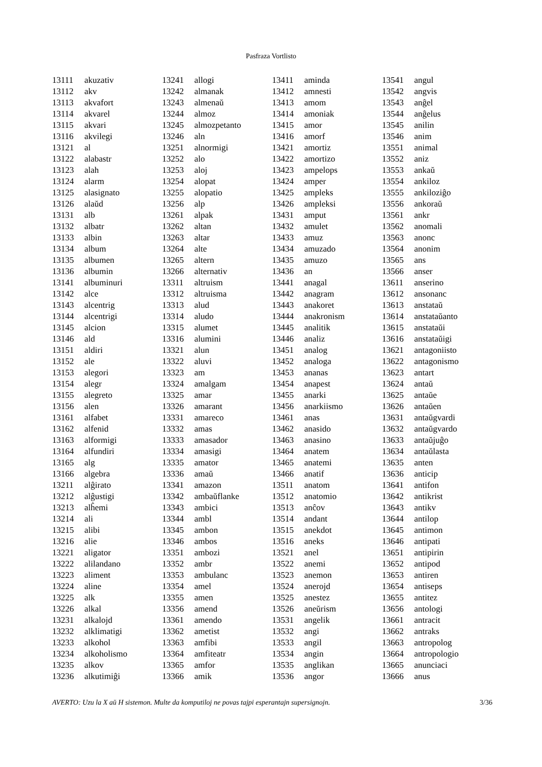Pasfraza Vortlisto
| 13111 | akuzativ |
| 13112 | akv |
| 13113 | akvafort |
| 13114 | akvarel |
| 13115 | akvari |
| 13116 | akvilegi |
| 13121 | al |
| 13122 | alabastr |
| 13123 | alah |
| 13124 | alarm |
| 13125 | alasignato |
| 13126 | alaŭd |
| 13131 | alb |
| 13132 | albatr |
| 13133 | albin |
| 13134 | album |
| 13135 | albumen |
| 13136 | albumin |
| 13141 | albuminuri |
| 13142 | alce |
| 13143 | alcentrig |
| 13144 | alcentrigi |
| 13145 | alcion |
| 13146 | ald |
| 13151 | aldiri |
| 13152 | ale |
| 13153 | alegori |
| 13154 | alegr |
| 13155 | alegreto |
| 13156 | alen |
| 13161 | alfabet |
| 13162 | alfenid |
| 13163 | alformigi |
| 13164 | alfundiri |
| 13165 | alg |
| 13166 | algebra |
| 13211 | alĝirato |
| 13212 | alĝustigi |
| 13213 | alĥemi |
| 13214 | ali |
| 13215 | alibi |
| 13216 | alie |
| 13221 | aligator |
| 13222 | alilandano |
| 13223 | aliment |
| 13224 | aline |
| 13225 | alk |
| 13226 | alkal |
| 13231 | alkalojd |
| 13232 | alklimatigi |
| 13233 | alkohol |
| 13234 | alkoholismo |
| 13235 | alkov |
| 13236 | alkutimiĝi |
| 13241 | allogi |
| 13242 | almanak |
| 13243 | almenaŭ |
| 13244 | almoz |
| 13245 | almozpetanto |
| 13246 | aln |
| 13251 | alnormigi |
| 13252 | alo |
| 13253 | aloj |
| 13254 | alopat |
| 13255 | alopatio |
| 13256 | alp |
| 13261 | alpak |
| 13262 | altan |
| 13263 | altar |
| 13264 | alte |
| 13265 | altern |
| 13266 | alternativ |
| 13311 | altruism |
| 13312 | altruisma |
| 13313 | alud |
| 13314 | aludo |
| 13315 | alumet |
| 13316 | alumini |
| 13321 | alun |
| 13322 | aluvi |
| 13323 | am |
| 13324 | amalgam |
| 13325 | amar |
| 13326 | amarant |
| 13331 | amareco |
| 13332 | amas |
| 13333 | amasador |
| 13334 | amasigi |
| 13335 | amator |
| 13336 | amaŭ |
| 13341 | amazon |
| 13342 | ambaŭflanke |
| 13343 | ambici |
| 13344 | ambl |
| 13345 | ambon |
| 13346 | ambos |
| 13351 | ambozi |
| 13352 | ambr |
| 13353 | ambulanc |
| 13354 | amel |
| 13355 | amen |
| 13356 | amend |
| 13361 | amendo |
| 13362 | ametist |
| 13363 | amfibi |
| 13364 | amfiteatr |
| 13365 | amfor |
| 13366 | amik |
| 13411 | aminda |
| 13412 | amnesti |
| 13413 | amom |
| 13414 | amoniak |
| 13415 | amor |
| 13416 | amorf |
| 13421 | amortiz |
| 13422 | amortizo |
| 13423 | ampelops |
| 13424 | amper |
| 13425 | ampleks |
| 13426 | ampleksi |
| 13431 | amput |
| 13432 | amulet |
| 13433 | amuz |
| 13434 | amuzado |
| 13435 | amuzo |
| 13436 | an |
| 13441 | anagal |
| 13442 | anagram |
| 13443 | anakoret |
| 13444 | anakronism |
| 13445 | analitik |
| 13446 | analiz |
| 13451 | analog |
| 13452 | analoga |
| 13453 | ananas |
| 13454 | anapest |
| 13455 | anarki |
| 13456 | anarkiismo |
| 13461 | anas |
| 13462 | anasido |
| 13463 | anasino |
| 13464 | anatem |
| 13465 | anatemi |
| 13466 | anatif |
| 13511 | anatom |
| 13512 | anatomio |
| 13513 | anĉov |
| 13514 | andant |
| 13515 | anekdot |
| 13516 | aneks |
| 13521 | anel |
| 13522 | anemi |
| 13523 | anemon |
| 13524 | anerojd |
| 13525 | anestez |
| 13526 | aneŭrism |
| 13531 | angelik |
| 13532 | angi |
| 13533 | angil |
| 13534 | angin |
| 13535 | anglikan |
| 13536 | angor |
| 13541 | angul |
| 13542 | angvis |
| 13543 | anĝel |
| 13544 | anĝelus |
| 13545 | anilin |
| 13546 | anim |
| 13551 | animal |
| 13552 | aniz |
| 13553 | ankaŭ |
| 13554 | ankiloz |
| 13555 | ankiloziĝo |
| 13556 | ankoraŭ |
| 13561 | ankr |
| 13562 | anomali |
| 13563 | anonc |
| 13564 | anonim |
| 13565 | ans |
| 13566 | anser |
| 13611 | anserino |
| 13612 | ansonanc |
| 13613 | anstataŭ |
| 13614 | anstataŭanto |
| 13615 | anstataŭi |
| 13616 | anstataŭigi |
| 13621 | antagoniisto |
| 13622 | antagonismo |
| 13623 | antart |
| 13624 | antaŭ |
| 13625 | antaŭe |
| 13626 | antaŭen |
| 13631 | antaŭgvardi |
| 13632 | antaŭgvardo |
| 13633 | antaŭjuĝo |
| 13634 | antaŭlasta |
| 13635 | anten |
| 13636 | anticip |
| 13641 | antifon |
| 13642 | antikrist |
| 13643 | antikv |
| 13644 | antilop |
| 13645 | antimon |
| 13646 | antipati |
| 13651 | antipirin |
| 13652 | antipod |
| 13653 | antiren |
| 13654 | antiseps |
| 13655 | antitez |
| 13656 | antologi |
| 13661 | antracit |
| 13662 | antraks |
| 13663 | antropolog |
| 13664 | antropologio |
| 13665 | anunciaci |
| 13666 | anus |
AVERTO: Uzu la X aŭ H sistemon. Multe da komputiloj ne povas tajpi esperantajn supersignojn. 3/36